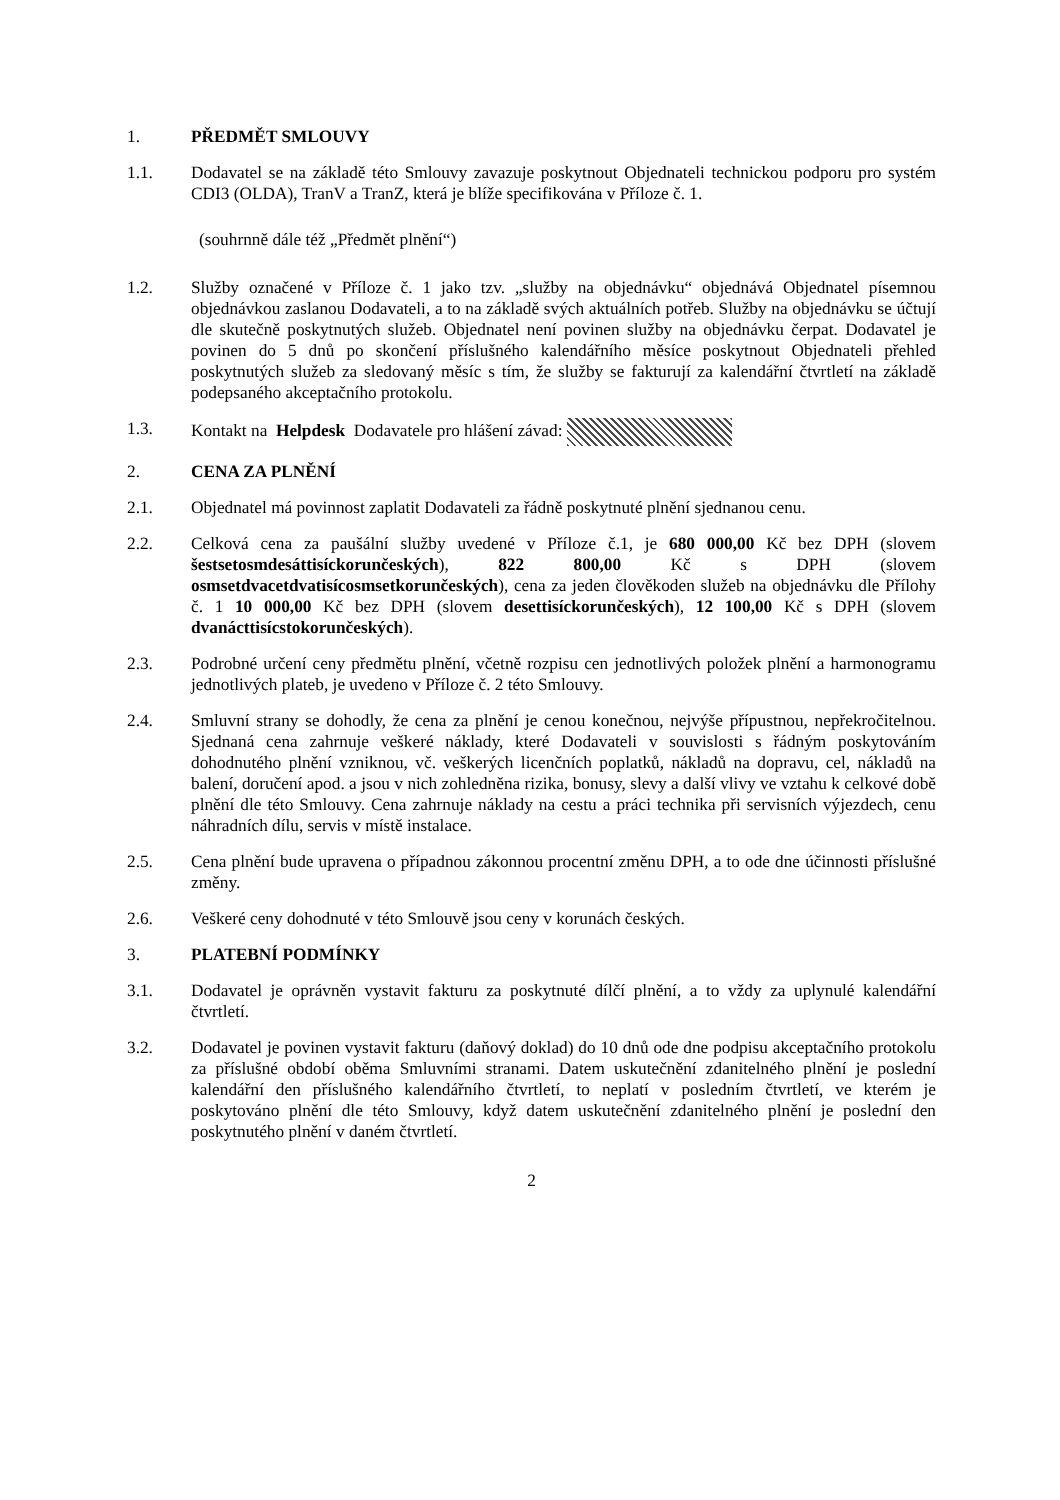1. PŘEDMĚT SMLOUVY
1.1. Dodavatel se na základě této Smlouvy zavazuje poskytnout Objednateli technickou podporu pro systém CDI3 (OLDA), TranV a TranZ, která je blíže specifikována v Příloze č. 1.
(souhrnně dále též „Předmět plnění“)
1.2. Služby označené v Příloze č. 1 jako tzv. „služby na objednávku“ objednává Objednatel písemnou objednávkou zaslanou Dodavateli, a to na základě svých aktuálních potřeb. Služby na objednávku se účtují dle skutečně poskytnutých služeb. Objednatel není povinen služby na objednávku čerpat. Dodavatel je povinen do 5 dnů po skončení příslušného kalendářního měsíce poskytnout Objednateli přehled poskytnutých služeb za sledovaný měsíc s tím, že služby se fakturují za kalendářní čtvrtletí na základě podepsaného akceptačního protokolu.
1.3. Kontakt na Helpdesk Dodavatele pro hlášení závad:
2. CENA ZA PLNĚNÍ
2.1. Objednatel má povinnost zaplatit Dodavateli za řádně poskytnuté plnění sjednanou cenu.
2.2. Celková cena za paušální služby uvedené v Příloze č.1, je 680 000,00 Kč bez DPH (slovem šestsetosmdesáttisíckorunčeských), 822 800,00 Kč s DPH (slovem osmsetdvacetdvatisícosmsetkorunčeských), cena za jeden člověkoden služeb na objednávku dle Přílohy č. 1 10 000,00 Kč bez DPH (slovem desettisíckorunčeských), 12 100,00 Kč s DPH (slovem dvanácttisícstokorunčeských).
2.3. Podrobné určení ceny předmětu plnění, včetně rozpisu cen jednotlivých položek plnění a harmonogramu jednotlivých plateb, je uvedeno v Příloze č. 2 této Smlouvy.
2.4. Smluvní strany se dohodly, že cena za plnění je cenou konečnou, nejvýše přípustnou, nepřekročitelnou. Sjednaná cena zahrnuje veškeré náklady, které Dodavateli v souvislosti s řádným poskytováním dohodnutého plnění vzniknou, vč. veškerých licenčních poplatků, nákladů na dopravu, cel, nákladů na balení, doručení apod. a jsou v nich zohledněna rizika, bonusy, slevy a další vlivy ve vztahu k celkové době plnění dle této Smlouvy. Cena zahrnuje náklady na cestu a práci technika při servisních výjezdech, cenu náhradních dílu, servis v místě instalace.
2.5. Cena plnění bude upravena o případnou zákonnou procentní změnu DPH, a to ode dne účinnosti příslušné změny.
2.6. Veškeré ceny dohodnuté v této Smlouvě jsou ceny v korunách českých.
3. PLATEBNÍ PODMÍNKY
3.1. Dodavatel je oprávněn vystavit fakturu za poskytnuté dílčí plnění, a to vždy za uplynulé kalendářní čtvrtletí.
3.2. Dodavatel je povinen vystavit fakturu (daňový doklad) do 10 dnů ode dne podpisu akceptačního protokolu za příslušné období oběma Smluvními stranami. Datem uskutečnění zdanitelného plnění je poslední kalendářní den příslušného kalendářního čtvrtletí, to neplatí v posledním čtvrtletí, ve kterém je poskytováno plnění dle této Smlouvy, když datem uskutečnění zdanitelného plnění je poslední den poskytnutého plnění v daném čtvrtletí.
2